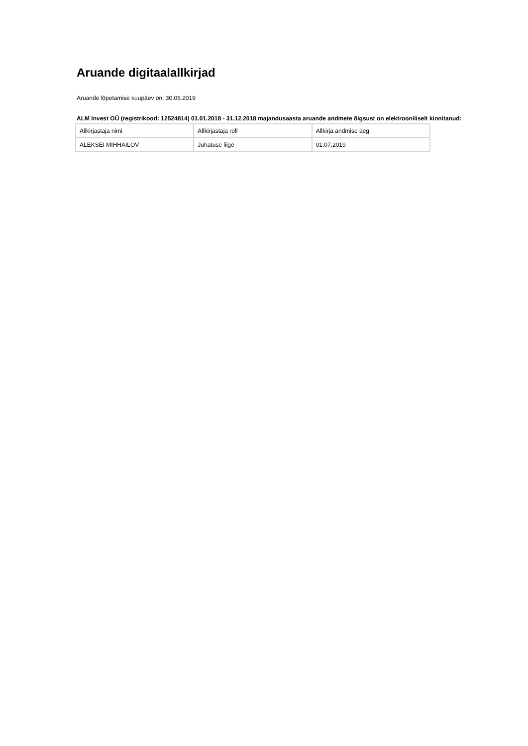Aruande digitaalallkirjad
Aruande lõpetamise kuupäev on: 30.06.2019
ALM Invest OÜ (registrikood: 12524814) 01.01.2018 - 31.12.2018 majandusaasta aruande andmete õigsust on elektrooniliselt kinnitanud:
| Allkirjastaja nimi | Allkirjastaja roll | Allkirja andmise aeg |
| ALEKSEI MIHHAILOV | Juhatuse liige | 01.07.2019 |